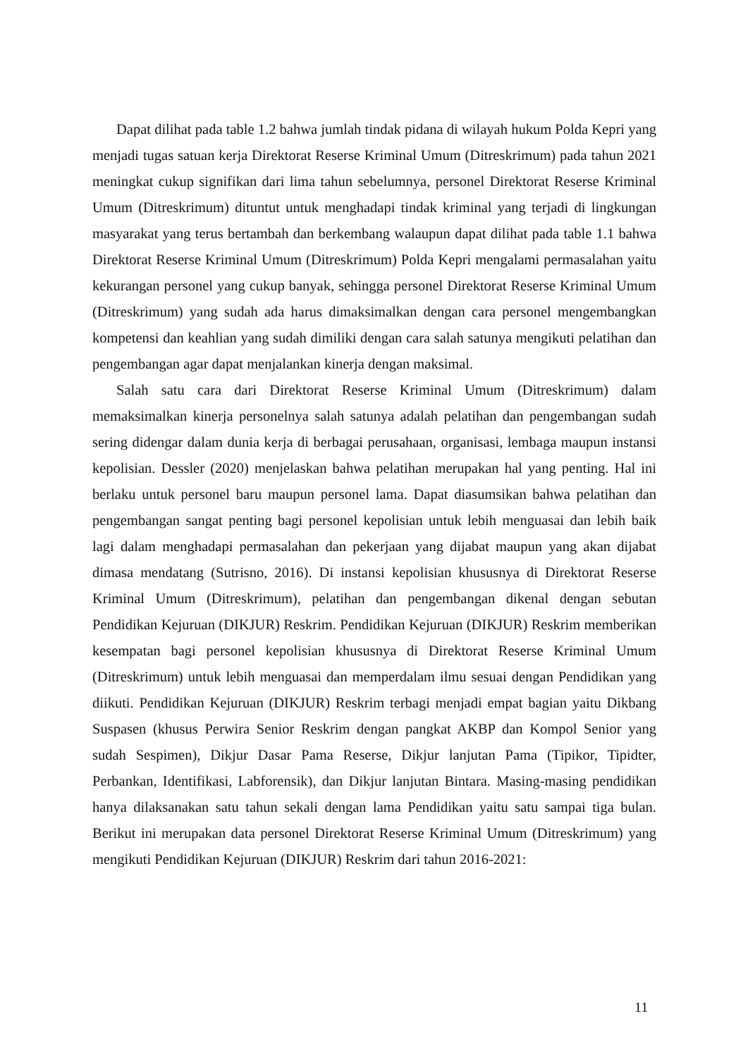Dapat dilihat pada table 1.2 bahwa jumlah tindak pidana di wilayah hukum Polda Kepri yang menjadi tugas satuan kerja Direktorat Reserse Kriminal Umum (Ditreskrimum) pada tahun 2021 meningkat cukup signifikan dari lima tahun sebelumnya, personel Direktorat Reserse Kriminal Umum (Ditreskrimum) dituntut untuk menghadapi tindak kriminal yang terjadi di lingkungan masyarakat yang terus bertambah dan berkembang walaupun dapat dilihat pada table 1.1 bahwa Direktorat Reserse Kriminal Umum (Ditreskrimum) Polda Kepri mengalami permasalahan yaitu kekurangan personel yang cukup banyak, sehingga personel Direktorat Reserse Kriminal Umum (Ditreskrimum) yang sudah ada harus dimaksimalkan dengan cara personel mengembangkan kompetensi dan keahlian yang sudah dimiliki dengan cara salah satunya mengikuti pelatihan dan pengembangan agar dapat menjalankan kinerja dengan maksimal.
Salah satu cara dari Direktorat Reserse Kriminal Umum (Ditreskrimum) dalam memaksimalkan kinerja personelnya salah satunya adalah pelatihan dan pengembangan sudah sering didengar dalam dunia kerja di berbagai perusahaan, organisasi, lembaga maupun instansi kepolisian. Dessler (2020) menjelaskan bahwa pelatihan merupakan hal yang penting. Hal ini berlaku untuk personel baru maupun personel lama. Dapat diasumsikan bahwa pelatihan dan pengembangan sangat penting bagi personel kepolisian untuk lebih menguasai dan lebih baik lagi dalam menghadapi permasalahan dan pekerjaan yang dijabat maupun yang akan dijabat dimasa mendatang (Sutrisno, 2016). Di instansi kepolisian khususnya di Direktorat Reserse Kriminal Umum (Ditreskrimum), pelatihan dan pengembangan dikenal dengan sebutan Pendidikan Kejuruan (DIKJUR) Reskrim. Pendidikan Kejuruan (DIKJUR) Reskrim memberikan kesempatan bagi personel kepolisian khususnya di Direktorat Reserse Kriminal Umum (Ditreskrimum) untuk lebih menguasai dan memperdalam ilmu sesuai dengan Pendidikan yang diikuti. Pendidikan Kejuruan (DIKJUR) Reskrim terbagi menjadi empat bagian yaitu Dikbang Suspasen (khusus Perwira Senior Reskrim dengan pangkat AKBP dan Kompol Senior yang sudah Sespimen), Dikjur Dasar Pama Reserse, Dikjur lanjutan Pama (Tipikor, Tipidter, Perbankan, Identifikasi, Labforensik), dan Dikjur lanjutan Bintara. Masing-masing pendidikan hanya dilaksanakan satu tahun sekali dengan lama Pendidikan yaitu satu sampai tiga bulan. Berikut ini merupakan data personel Direktorat Reserse Kriminal Umum (Ditreskrimum) yang mengikuti Pendidikan Kejuruan (DIKJUR) Reskrim dari tahun 2016-2021:
11